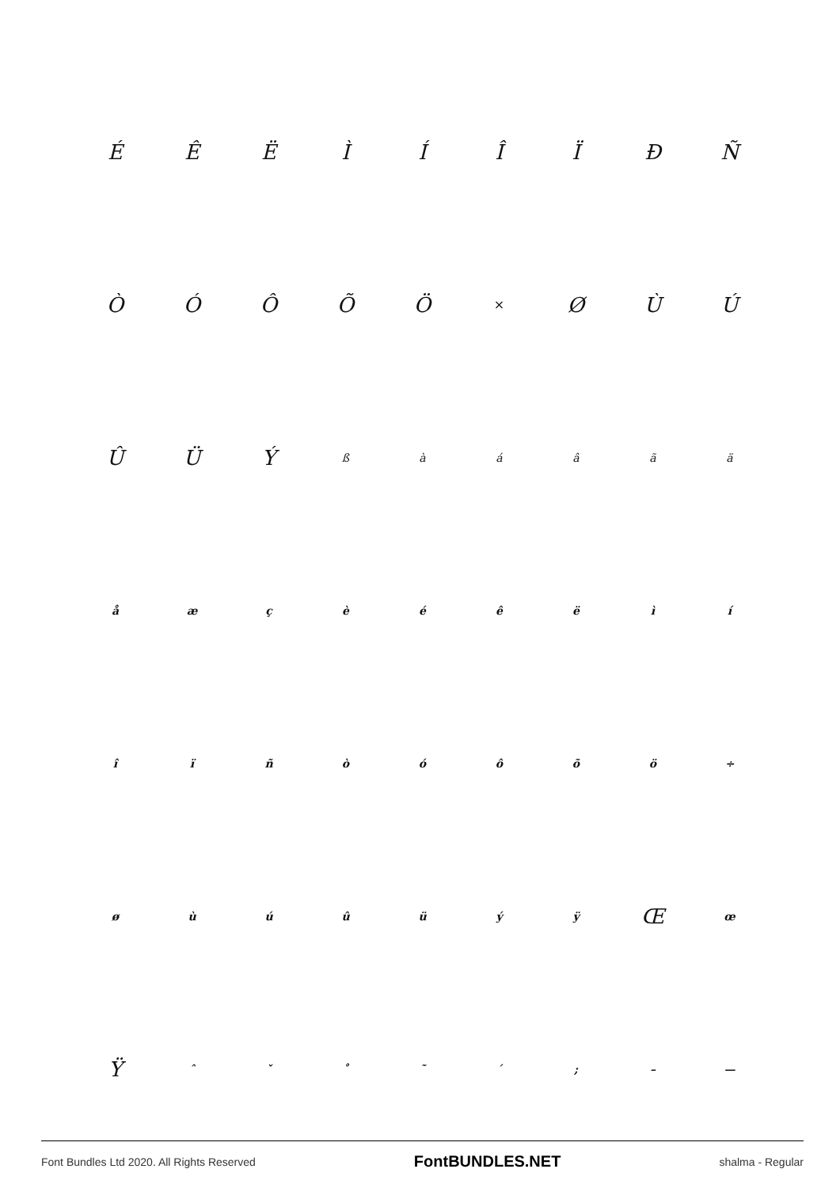| É | Ê | Ë | Ì | Í | Î | Ï | Ð | Ñ |
| Ò | Ó | Ô | Õ | Ö | × | Ø | Ù | Ú |
| Û | Ü | Ý | ß | à | á | â | ã | ä |
| å | æ | ç | è | é | ê | ë | ì | í |
| î | ï | ñ | ò | ó | ô | õ | ö | ÷ |
| ø | ù | ú | û | ü | ý | ÿ | Œ | œ |
| Ÿ | ˆ | ˇ | ˚ | ˜ | ´ | ; | – | — |
Font Bundles Ltd 2020. All Rights Reserved FontBUNDLES.NET shalma - Regular